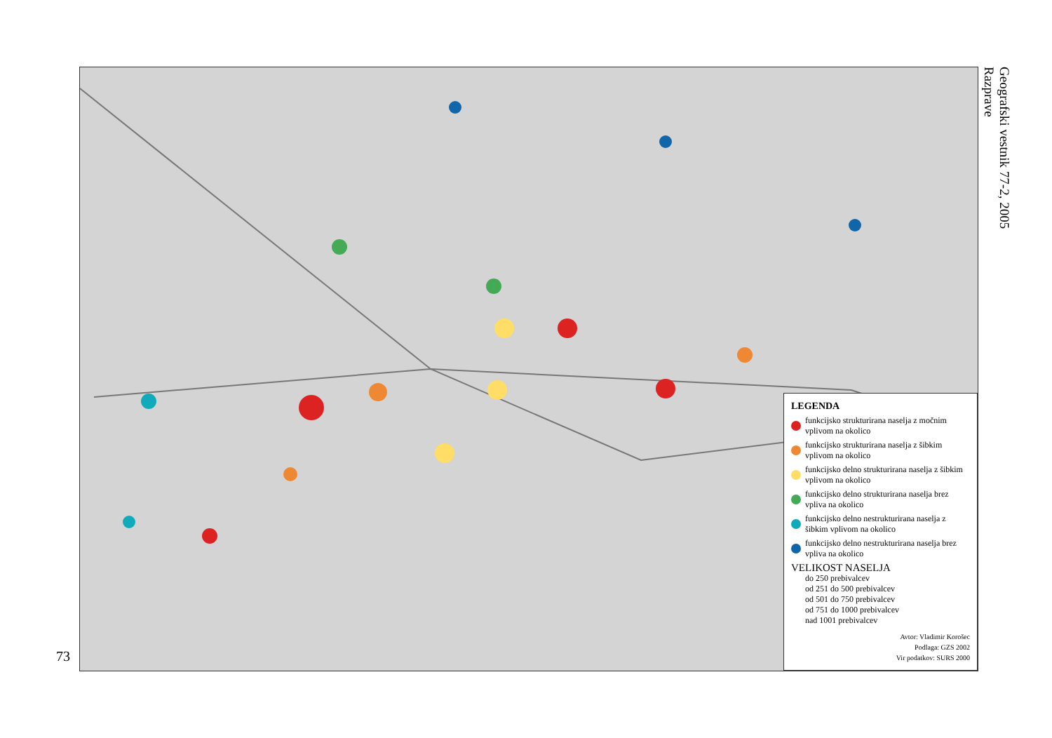73
LEGENDA
funkcijsko strukturirana naselja z močnim vplivom na okolico
funkcijsko strukturirana naselja z šibkim vplivom na okolico
funkcijsko delno strukturirana naselja z šibkim vplivom na okolico
funkcijsko delno strukturirana naselja brez vpliva na okolico
funkcijsko delno nestrukturirana naselja z šibkim vplivom na okolico
funkcijsko delno nestrukturirana naselja brez vpliva na okolico
VELIKOST NASELJA
do 250 prebivalcev
od 251 do 500 prebivalcev
od 501 do 750 prebivalcev
od 751 do 1000 prebivalcev
nad 1001 prebivalcev
Avtor: Vladimir Korošec
Podlaga: GZS 2002
Vir podatkov: SURS 2000
Geografski vestnik 77-2, 2005
Razprave